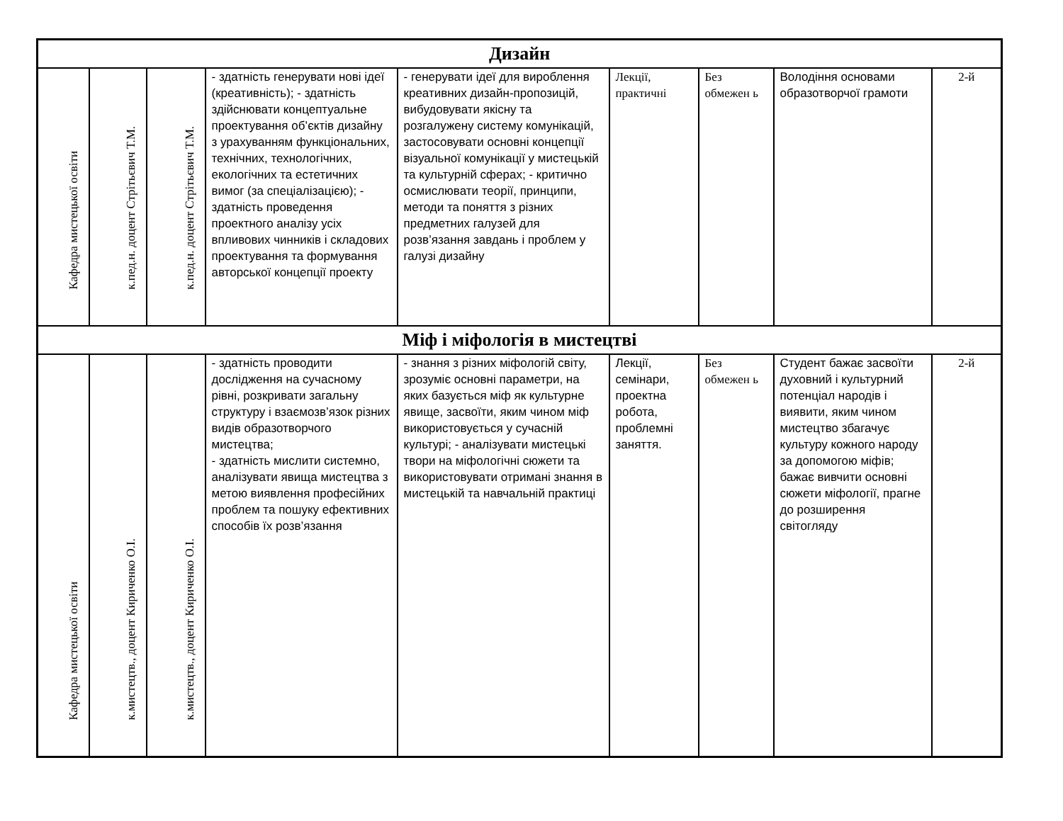| Дизайн | | | | | | | | |
| Кафедра мистецької освіти | к.пед.н. доцент Стрітьєвич Т.М. | к.пед.н. доцент Стрітьєвич Т.М. | - здатність генерувати нові ідеї (креативність); - здатність здійснювати концептуальне проектування об’єктів дизайну з урахуванням функціональних, технічних, технологічних, екологічних та естетичних вимог (за спеціалізацією); - здатність проведення проектного аналізу усіх впливових чинників і складових проектування та формування авторської концепції проекту | - генерувати ідеї для вироблення креативних дизайн-пропозицій, вибудовувати якісну та розгалужену систему комунікацій, застосовувати основні концепції візуальної комунікації у мистецькій та культурній сферах; - критично осмислювати теорії, принципи, методи та поняття з різних предметних галузей для розв’язання завдань і проблем у галузі дизайну | Лекції, практичні | Без обмежен ь | Володіння основами образотворчої грамоти | 2-й |
| Міф і міфологія в мистецтві | | | | | | | | |
| Кафедра мистецької освіти | к.мистецтв., доцент Кириченко О.І. | к.мистецтв., доцент Кириченко О.І. | - здатність проводити дослідження на сучасному рівні, розкривати загальну структуру і взаємозв’язок різних видів образотворчого мистецтва; - здатність мислити системно, аналізувати явища мистецтва з метою виявлення професійних проблем та пошуку ефективних способів їх розв’язання | - знання з різних міфологій світу, зрозуміє основні параметри, на яких базується міф як культурне явище, засвоїти, яким чином міф використовується у сучасній культурі; - аналізувати мистецькі твори на міфологічні сюжети та використовувати отримані знання в мистецькій та навчальній практиці | Лекції, семінари, проектна робота, проблемні заняття. | Без обмежен ь | Студент бажає засвоїти духовний і культурний потенціал народів і виявити, яким чином мистецтво збагачує культуру кожного народу за допомогою міфів; бажає вивчити основні сюжети міфології, прагне до розширення світогляду | 2-й |